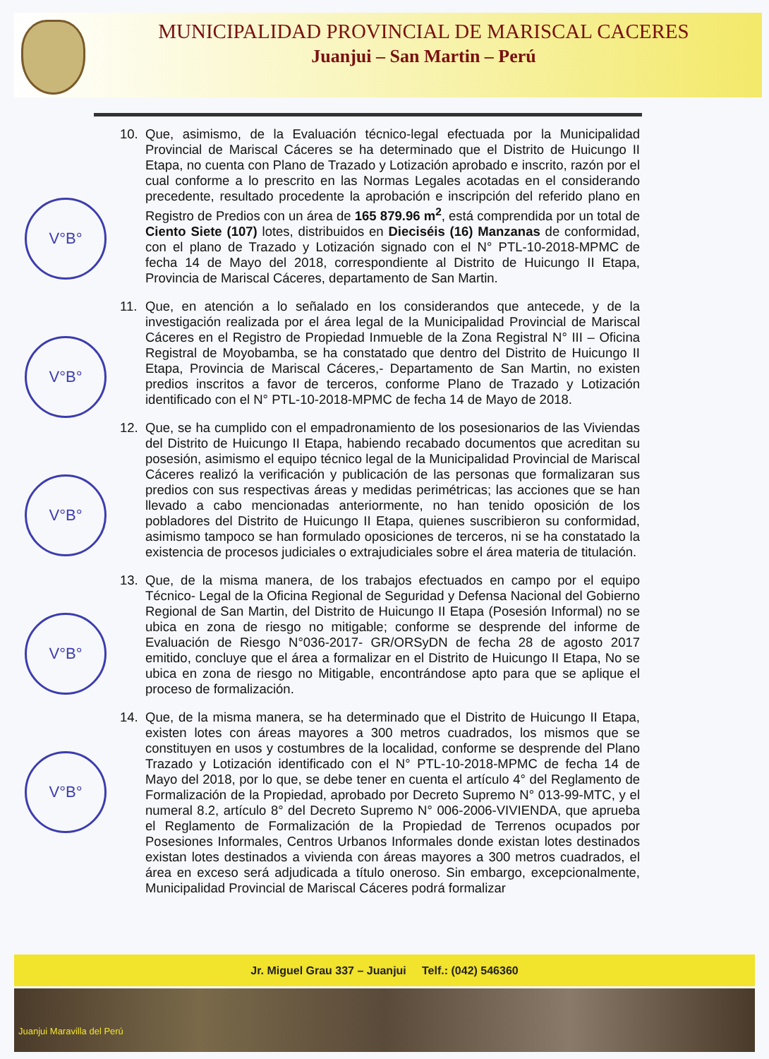MUNICIPALIDAD PROVINCIAL DE MARISCAL CACERES
Juanjui – San Martin – Perú
V°B°
V°B°
V°B°
V°B°
V°B°
10. Que, asimismo, de la Evaluación técnico-legal efectuada por la Municipalidad Provincial de Mariscal Cáceres se ha determinado que el Distrito de Huicungo II Etapa, no cuenta con Plano de Trazado y Lotización aprobado e inscrito, razón por el cual conforme a lo prescrito en las Normas Legales acotadas en el considerando precedente, resultado procedente la aprobación e inscripción del referido plano en Registro de Predios con un área de 165 879.96 m<sup>2</sup>, está comprendida por un total de Ciento Siete (107) lotes, distribuidos en Dieciséis (16) Manzanas de conformidad, con el plano de Trazado y Lotización signado con el N° PTL-10-2018-MPMC de fecha 14 de Mayo del 2018, correspondiente al Distrito de Huicungo II Etapa, Provincia de Mariscal Cáceres, departamento de San Martin.
11. Que, en atención a lo señalado en los considerandos que antecede, y de la investigación realizada por el área legal de la Municipalidad Provincial de Mariscal Cáceres en el Registro de Propiedad Inmueble de la Zona Registral N° III – Oficina Registral de Moyobamba, se ha constatado que dentro del Distrito de Huicungo II Etapa, Provincia de Mariscal Cáceres,- Departamento de San Martin, no existen predios inscritos a favor de terceros, conforme Plano de Trazado y Lotización identificado con el N° PTL-10-2018-MPMC de fecha 14 de Mayo de 2018.
12. Que, se ha cumplido con el empadronamiento de los posesionarios de las Viviendas del Distrito de Huicungo II Etapa, habiendo recabado documentos que acreditan su posesión, asimismo el equipo técnico legal de la Municipalidad Provincial de Mariscal Cáceres realizó la verificación y publicación de las personas que formalizaran sus predios con sus respectivas áreas y medidas perimétricas; las acciones que se han llevado a cabo mencionadas anteriormente, no han tenido oposición de los pobladores del Distrito de Huicungo II Etapa, quienes suscribieron su conformidad, asimismo tampoco se han formulado oposiciones de terceros, ni se ha constatado la existencia de procesos judiciales o extrajudiciales sobre el área materia de titulación.
13. Que, de la misma manera, de los trabajos efectuados en campo por el equipo Técnico- Legal de la Oficina Regional de Seguridad y Defensa Nacional del Gobierno Regional de San Martin, del Distrito de Huicungo II Etapa (Posesión Informal) no se ubica en zona de riesgo no mitigable; conforme se desprende del informe de Evaluación de Riesgo N°036-2017- GR/ORSyDN de fecha 28 de agosto 2017 emitido, concluye que el área a formalizar en el Distrito de Huicungo II Etapa, No se ubica en zona de riesgo no Mitigable, encontrándose apto para que se aplique el proceso de formalización.
14. Que, de la misma manera, se ha determinado que el Distrito de Huicungo II Etapa, existen lotes con áreas mayores a 300 metros cuadrados, los mismos que se constituyen en usos y costumbres de la localidad, conforme se desprende del Plano Trazado y Lotización identificado con el N° PTL-10-2018-MPMC de fecha 14 de Mayo del 2018, por lo que, se debe tener en cuenta el artículo 4° del Reglamento de Formalización de la Propiedad, aprobado por Decreto Supremo N° 013-99-MTC, y el numeral 8.2, artículo 8° del Decreto Supremo N° 006-2006-VIVIENDA, que aprueba el Reglamento de Formalización de la Propiedad de Terrenos ocupados por Posesiones Informales, Centros Urbanos Informales donde existan lotes destinados existan lotes destinados a vivienda con áreas mayores a 300 metros cuadrados, el área en exceso será adjudicada a título oneroso. Sin embargo, excepcionalmente, Municipalidad Provincial de Mariscal Cáceres podrá formalizar
Jr. Miguel Grau 337 – Juanjui Telf.: (042) 546360
Juanjui Maravilla del Perú